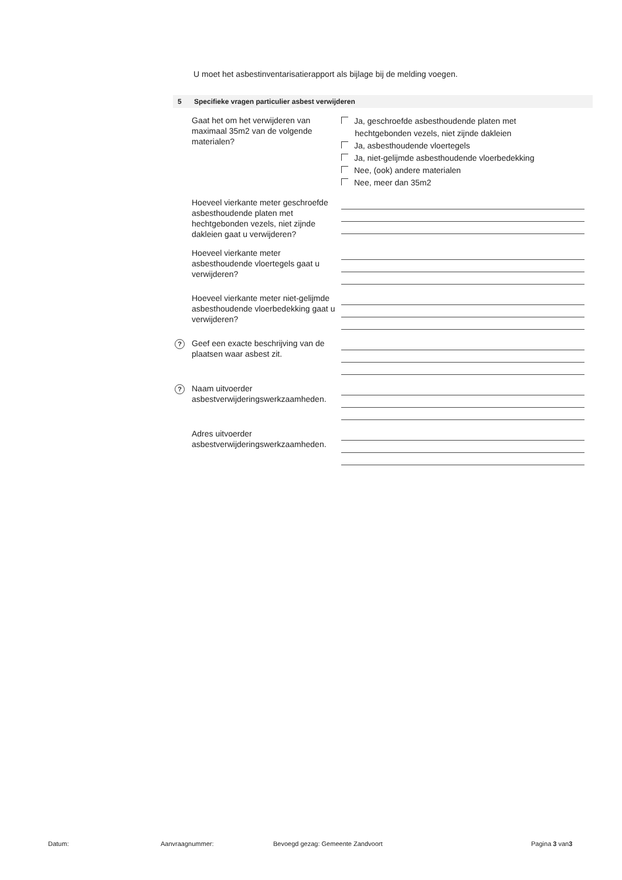U moet het asbestinventarisatierapport als bijlage bij de melding voegen.
5 Specifieke vragen particulier asbest verwijderen
Gaat het om het verwijderen van maximaal 35m2 van de volgende materialen?
Ja, geschroefde asbesthoudende platen met
hechtgebonden vezels, niet zijnde dakleien
Ja, asbesthoudende vloertegels
Ja, niet-gelijmde asbesthoudende vloerbedekking
Nee, (ook) andere materialen
Nee, meer dan 35m2
Hoeveel vierkante meter geschroefde asbesthoudende platen met hechtgebonden vezels, niet zijnde dakleien gaat u verwijderen?
Hoeveel vierkante meter asbesthoudende vloertegels gaat u verwijderen?
Hoeveel vierkante meter niet-gelijmde asbesthoudende vloerbedekking gaat u verwijderen?
? Geef een exacte beschrijving van de plaatsen waar asbest zit.
? Naam uitvoerder asbestverwijderingswerkzaamheden.
Adres uitvoerder asbestverwijderingswerkzaamheden.
Datum: Aanvraagnummer: Bevoegd gezag: Gemeente Zandvoort Pagina 3 van3